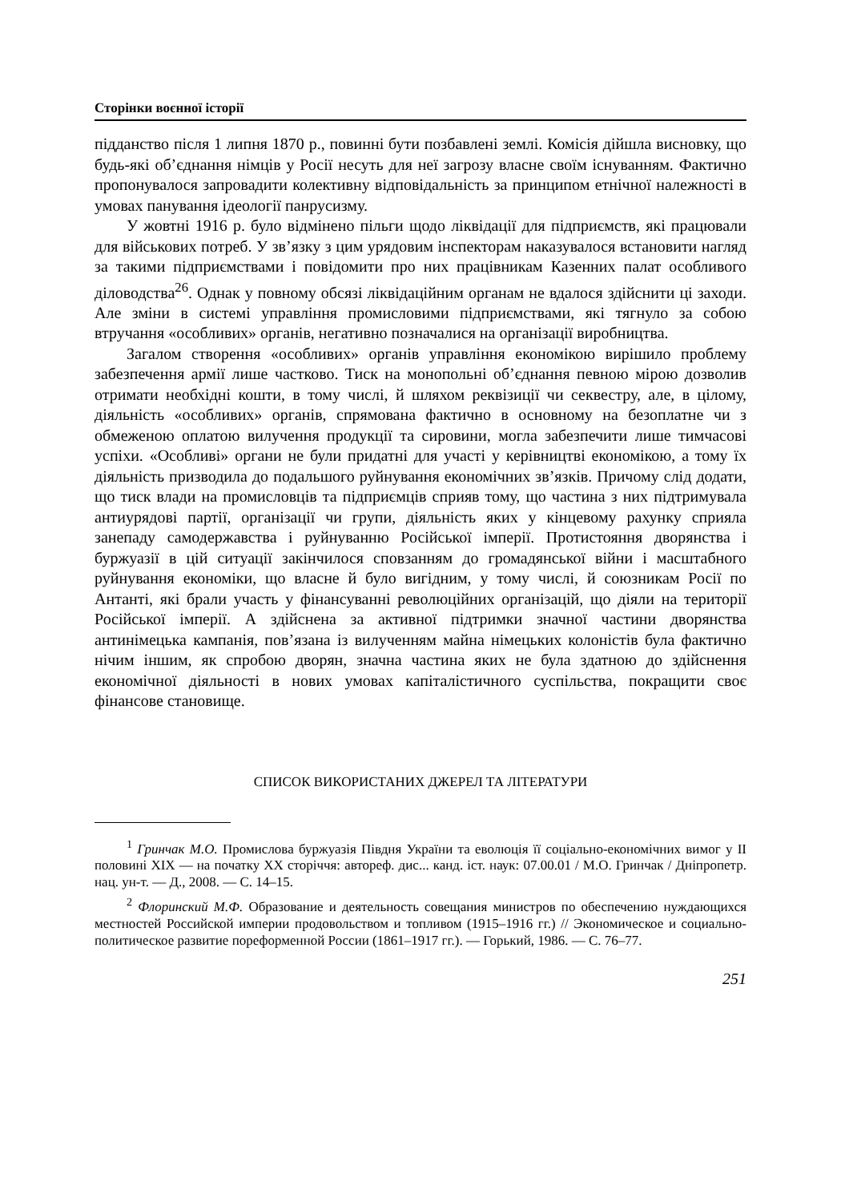Сторінки воєнної історії
підданство після 1 липня 1870 р., повинні бути позбавлені землі. Комісія дійшла висновку, що будь-які об’єднання німців у Росії несуть для неї загрозу власне своїм існуванням. Фактично пропонувалося запровадити колективну відповідальність за принципом етнічної належності в умовах панування ідеології панрусизму.
У жовтні 1916 р. було відмінено пільги щодо ліквідації для підприємств, які працювали для військових потреб. У зв’язку з цим урядовим інспекторам наказувалося встановити нагляд за такими підприємствами і повідомити про них працівникам Казенних палат особливого діловодства<sup>26</sup>. Однак у повному обсязі ліквідаційним органам не вдалося здійснити ці заходи. Але зміни в системі управління промисловими підприємствами, які тягнуло за собою втручання «особливих» органів, негативно позначалися на організації виробництва.
Загалом створення «особливих» органів управління економікою вирішило проблему забезпечення армії лише частково. Тиск на монопольні об’єднання певною мірою дозволив отримати необхідні кошти, в тому числі, й шляхом реквізиції чи секвестру, але, в цілому, діяльність «особливих» органів, спрямована фактично в основному на безоплатне чи з обмеженою оплатою вилучення продукції та сировини, могла забезпечити лише тимчасові успіхи. «Особливі» органи не були придатні для участі у керівництві економікою, а тому їх діяльність призводила до подальшого руйнування економічних зв’язків. Причому слід додати, що тиск влади на промисловців та підприємців сприяв тому, що частина з них підтримувала антиурядові партії, організації чи групи, діяльність яких у кінцевому рахунку сприяла занепаду самодержавства і руйнуванню Російської імперії. Протистояння дворянства і буржуазії в цій ситуації закінчилося сповзанням до громадянської війни і масштабного руйнування економіки, що власне й було вигідним, у тому числі, й союзникам Росії по Антанті, які брали участь у фінансуванні революційних організацій, що діяли на території Російської імперії. А здійснена за активної підтримки значної частини дворянства антинімецька кампанія, пов’язана із вилученням майна німецьких колоністів була фактично нічим іншим, як спробою дворян, значна частина яких не була здатною до здійснення економічної діяльності в нових умовах капіталістичного суспільства, покращити своє фінансове становище.
СПИСОК ВИКОРИСТАНИХ ДЖЕРЕЛ ТА ЛІТЕРАТУРИ
<sup>1</sup> Гринчак М.О. Промислова буржуазія Півдня України та еволюція її соціально-економічних вимог у ІІ половині ХІХ — на початку ХХ сторіччя: автореф. дис... канд. іст. наук: 07.00.01 / М.О. Гринчак / Дніпропетр. нац. ун-т. — Д., 2008. — С. 14–15.
<sup>2</sup> Флоринский М.Ф. Образование и деятельность совещания министров по обеспечению нуждающихся местностей Российской империи продовольством и топливом (1915–1916 гг.) // Экономическое и социально-политическое развитие пореформенной России (1861–1917 гг.). — Горький, 1986. — С. 76–77.
251